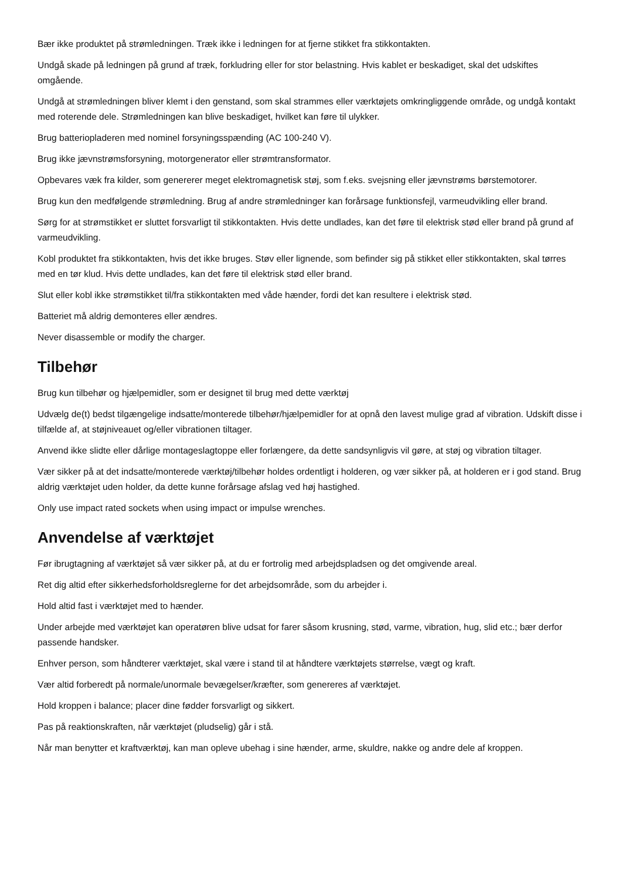Bær ikke produktet på strømledningen. Træk ikke i ledningen for at fjerne stikket fra stikkontakten.
Undgå skade på ledningen på grund af træk, forkludring eller for stor belastning. Hvis kablet er beskadiget, skal det udskiftes omgående.
Undgå at strømledningen bliver klemt i den genstand, som skal strammes eller værktøjets omkringliggende område, og undgå kontakt med roterende dele. Strømledningen kan blive beskadiget, hvilket kan føre til ulykker.
Brug batteriopladeren med nominel forsyningsspænding (AC 100-240 V).
Brug ikke jævnstrømsforsyning, motorgenerator eller strømtransformator.
Opbevares væk fra kilder, som genererer meget elektromagnetisk støj, som f.eks. svejsning eller jævnstrøms børstemotorer.
Brug kun den medfølgende strømledning. Brug af andre strømledninger kan forårsage funktionsfejl, varmeudvikling eller brand.
Sørg for at strømstikket er sluttet forsvarligt til stikkontakten. Hvis dette undlades, kan det føre til elektrisk stød eller brand på grund af varmeudvikling.
Kobl produktet fra stikkontakten, hvis det ikke bruges. Støv eller lignende, som befinder sig på stikket eller stikkontakten, skal tørres med en tør klud. Hvis dette undlades, kan det føre til elektrisk stød eller brand.
Slut eller kobl ikke strømstikket til/fra stikkontakten med våde hænder, fordi det kan resultere i elektrisk stød.
Batteriet må aldrig demonteres eller ændres.
Never disassemble or modify the charger.
Tilbehør
Brug kun tilbehør og hjælpemidler, som er designet til brug med dette værktøj
Udvælg de(t) bedst tilgængelige indsatte/monterede tilbehør/hjælpemidler for at opnå den lavest mulige grad af vibration. Udskift disse i tilfælde af, at støjniveauet og/eller vibrationen tiltager.
Anvend ikke slidte eller dårlige montageslagtoppe eller forlængere, da dette sandsynligvis vil gøre, at støj og vibration tiltager.
Vær sikker på at det indsatte/monterede værktøj/tilbehør holdes ordentligt i holderen, og vær sikker på, at holderen er i god stand. Brug aldrig værktøjet uden holder, da dette kunne forårsage afslag ved høj hastighed.
Only use impact rated sockets when using impact or impulse wrenches.
Anvendelse af værktøjet
Før ibrugtagning af værktøjet så vær sikker på, at du er fortrolig med arbejdspladsen og det omgivende areal.
Ret dig altid efter sikkerhedsforholdsreglerne for det arbejdsområde, som du arbejder i.
Hold altid fast i værktøjet med to hænder.
Under arbejde med værktøjet kan operatøren blive udsat for farer såsom krusning, stød, varme, vibration, hug, slid etc.; bær derfor passende handsker.
Enhver person, som håndterer værktøjet, skal være i stand til at håndtere værktøjets størrelse, vægt og kraft.
Vær altid forberedt på normale/unormale bevægelser/kræfter, som genereres af værktøjet.
Hold kroppen i balance; placer dine fødder forsvarligt og sikkert.
Pas på reaktionskraften, når værktøjet (pludselig) går i stå.
Når man benytter et kraftværktøj, kan man opleve ubehag i sine hænder, arme, skuldre, nakke og andre dele af kroppen.